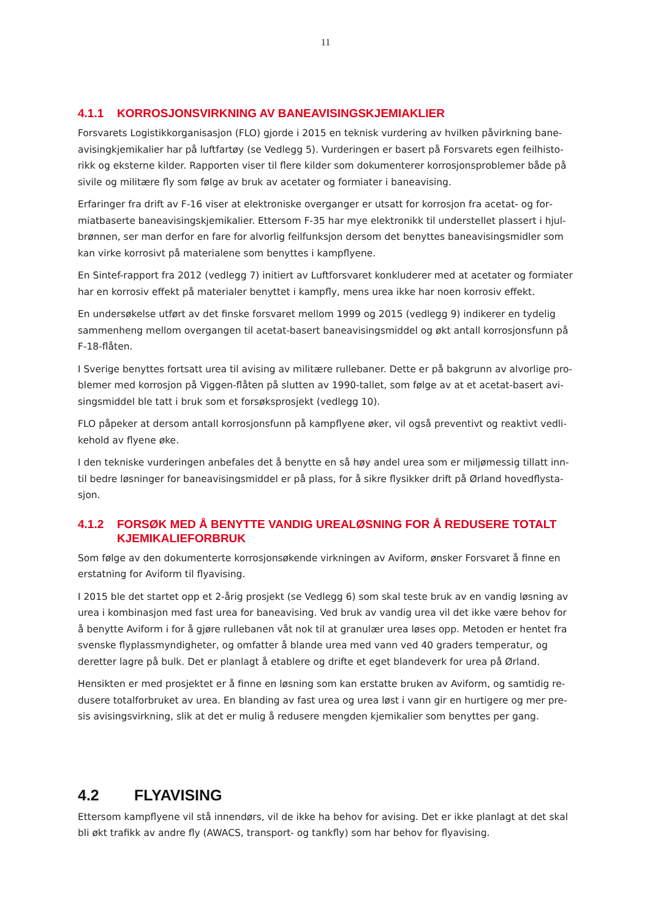11
4.1.1 KORROSJONSVIRKNING AV BANEAVISINGSKJEMIAKLIER
Forsvarets Logistikkorganisasjon (FLO) gjorde i 2015 en teknisk vurdering av hvilken påvirkning bane­avisingkjemikalier har på luftfartøy (se Vedlegg 5). Vurderingen er basert på Forsvarets egen feilhisto­rikk og eksterne kilder. Rapporten viser til flere kilder som dokumenterer korrosjonsproblemer både på sivile og militære fly som følge av bruk av acetater og formiater i baneavising.
Erfaringer fra drift av F-16 viser at elektroniske overganger er utsatt for korrosjon fra acetat- og for­miatbaserte baneavisingskjemikalier. Ettersom F-35 har mye elektronikk til understellet plassert i hjul­brønnen, ser man derfor en fare for alvorlig feilfunksjon dersom det benyttes baneavisingsmidler som kan virke korrosivt på materialene som benyttes i kampflyene.
En Sintef-rapport fra 2012 (vedlegg 7) initiert av Luftforsvaret konkluderer med at acetater og formia­ter har en korrosiv effekt på materialer benyttet i kampfly, mens urea ikke har noen korrosiv effekt.
En undersøkelse utført av det finske forsvaret mellom 1999 og 2015 (vedlegg 9) indikerer en tydelig sammenheng mellom overgangen til acetat-basert baneavisingsmiddel og økt antall korrosjonsfunn på F-18-flåten.
I Sverige benyttes fortsatt urea til avising av militære rullebaner. Dette er på bakgrunn av alvorlige pro­blemer med korrosjon på Viggen-flåten på slutten av 1990-tallet, som følge av at et acetat-basert avi­singsmiddel ble tatt i bruk som et forsøksprosjekt (vedlegg 10).
FLO påpeker at dersom antall korrosjonsfunn på kampflyene øker, vil også preventivt og reaktivt vedli­kehold av flyene øke.
I den tekniske vurderingen anbefales det å benytte en så høy andel urea som er miljømessig tillatt inn­til bedre løsninger for baneavisingsmiddel er på plass, for å sikre flysikker drift på Ørland hovedflysta­sjon.
4.1.2 FORSØK MED Å BENYTTE VANDIG UREALØSNING FOR Å REDUSERE TO­TALT KJEMIKALIEFORBRUK
Som følge av den dokumenterte korrosjonsøkende virkningen av Aviform, ønsker Forsvaret å finne en erstatning for Aviform til flyavising.
I 2015 ble det startet opp et 2-årig prosjekt (se Vedlegg 6) som skal teste bruk av en vandig løsning av urea i kombinasjon med fast urea for baneavising. Ved bruk av vandig urea vil det ikke være behov for å benytte Aviform i for å gjøre rullebanen våt nok til at granulær urea løses opp. Metoden er hentet fra svenske flyplassmyndigheter, og omfatter å blande urea med vann ved 40 graders temperatur, og deretter lagre på bulk. Det er planlagt å etablere og drifte et eget blandeverk for urea på Ørland.
Hensikten er med prosjektet er å finne en løsning som kan erstatte bruken av Aviform, og samtidig re­dusere totalforbruket av urea. En blanding av fast urea og urea løst i vann gir en hurtigere og mer pre­sis avisingsvirkning, slik at det er mulig å redusere mengden kjemikalier som benyttes per gang.
4.2 FLYAVISING
Ettersom kampflyene vil stå innendørs, vil de ikke ha behov for avising. Det er ikke planlagt at det skal bli økt trafikk av andre fly (AWACS, transport- og tankfly) som har behov for flyavising.